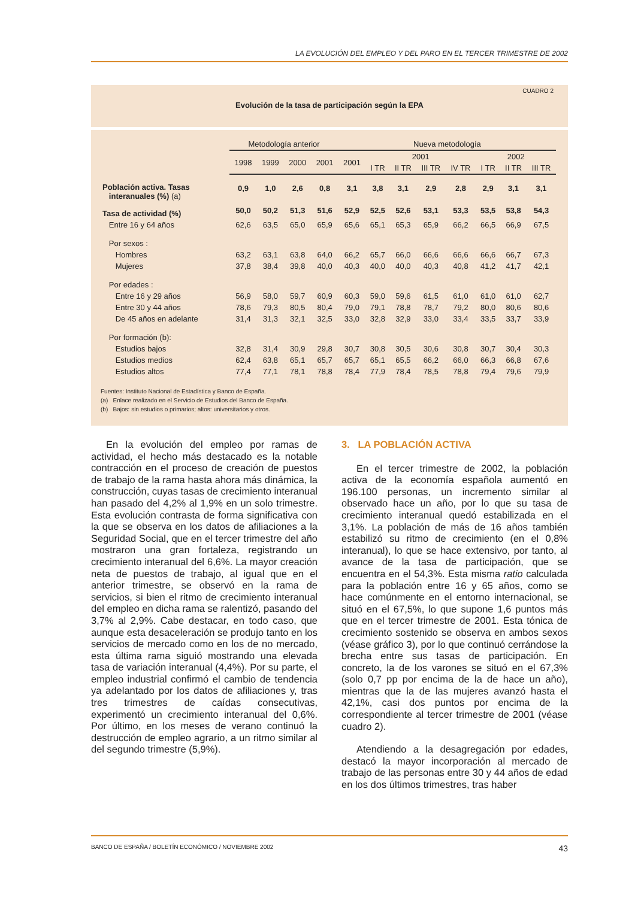LA EVOLUCIÓN DEL EMPLEO Y DEL PARO EN EL TERCER TRIMESTRE DE 2002
CUADRO 2
Evolución de la tasa de participación según la EPA
| | Metodología anterior | | | | Nueva metodología | | | | | | | |
| --- | --- | --- | --- | --- | --- | --- | --- | --- | --- | --- | --- | --- |
| | 1998 | 1999 | 2000 | 2001 | 2001 | 2001 | | | | 2002 | | |
| | | | | | | I TR | II TR | III TR | IV TR | I TR | II TR | III TR |
| Población activa. Tasas interanuales (%) (a) | 0,9 | 1,0 | 2,6 | 0,8 | 3,1 | 3,8 | 3,1 | 2,9 | 2,8 | 2,9 | 3,1 | 3,1 |
| Tasa de actividad (%) | 50,0 | 50,2 | 51,3 | 51,6 | 52,9 | 52,5 | 52,6 | 53,1 | 53,3 | 53,5 | 53,8 | 54,3 |
| Entre 16 y 64 años | 62,6 | 63,5 | 65,0 | 65,9 | 65,6 | 65,1 | 65,3 | 65,9 | 66,2 | 66,5 | 66,9 | 67,5 |
| Por sexos : | | | | | | | | | | | | |
| Hombres | 63,2 | 63,1 | 63,8 | 64,0 | 66,2 | 65,7 | 66,0 | 66,6 | 66,6 | 66,6 | 66,7 | 67,3 |
| Mujeres | 37,8 | 38,4 | 39,8 | 40,0 | 40,3 | 40,0 | 40,0 | 40,3 | 40,8 | 41,2 | 41,7 | 42,1 |
| Por edades : | | | | | | | | | | | | |
| Entre 16 y 29 años | 56,9 | 58,0 | 59,7 | 60,9 | 60,3 | 59,0 | 59,6 | 61,5 | 61,0 | 61,0 | 61,0 | 62,7 |
| Entre 30 y 44 años | 78,6 | 79,3 | 80,5 | 80,4 | 79,0 | 79,1 | 78,8 | 78,7 | 79,2 | 80,0 | 80,6 | 80,6 |
| De 45 años en adelante | 31,4 | 31,3 | 32,1 | 32,5 | 33,0 | 32,8 | 32,9 | 33,0 | 33,4 | 33,5 | 33,7 | 33,9 |
| Por formación (b): | | | | | | | | | | | | |
| Estudios bajos | 32,8 | 31,4 | 30,9 | 29,8 | 30,7 | 30,8 | 30,5 | 30,6 | 30,8 | 30,7 | 30,4 | 30,3 |
| Estudios medios | 62,4 | 63,8 | 65,1 | 65,7 | 65,7 | 65,1 | 65,5 | 66,2 | 66,0 | 66,3 | 66,8 | 67,6 |
| Estudios altos | 77,4 | 77,1 | 78,1 | 78,8 | 78,4 | 77,9 | 78,4 | 78,5 | 78,8 | 79,4 | 79,6 | 79,9 |
Fuentes: Instituto Nacional de Estadística y Banco de España.
(a) Enlace realizado en el Servicio de Estudios del Banco de España.
(b) Bajos: sin estudios o primarios; altos: universitarios y otros.
En la evolución del empleo por ramas de actividad, el hecho más destacado es la notable contracción en el proceso de creación de puestos de trabajo de la rama hasta ahora más dinámica, la construcción, cuyas tasas de crecimiento interanual han pasado del 4,2% al 1,9% en un solo trimestre. Esta evolución contrasta de forma significativa con la que se observa en los datos de afiliaciones a la Seguridad Social, que en el tercer trimestre del año mostraron una gran fortaleza, registrando un crecimiento interanual del 6,6%. La mayor creación neta de puestos de trabajo, al igual que en el anterior trimestre, se observó en la rama de servicios, si bien el ritmo de crecimiento interanual del empleo en dicha rama se ralentizó, pasando del 3,7% al 2,9%. Cabe destacar, en todo caso, que aunque esta desaceleración se produjo tanto en los servicios de mercado como en los de no mercado, esta última rama siguió mostrando una elevada tasa de variación interanual (4,4%). Por su parte, el empleo industrial confirmó el cambio de tendencia ya adelantado por los datos de afiliaciones y, tras tres trimestres de caídas consecutivas, experimentó un crecimiento interanual del 0,6%. Por último, en los meses de verano continuó la destrucción de empleo agrario, a un ritmo similar al del segundo trimestre (5,9%).
3. LA POBLACIÓN ACTIVA
En el tercer trimestre de 2002, la población activa de la economía española aumentó en 196.100 personas, un incremento similar al observado hace un año, por lo que su tasa de crecimiento interanual quedó estabilizada en el 3,1%. La población de más de 16 años también estabilizó su ritmo de crecimiento (en el 0,8% interanual), lo que se hace extensivo, por tanto, al avance de la tasa de participación, que se encuentra en el 54,3%. Esta misma ratio calculada para la población entre 16 y 65 años, como se hace comúnmente en el entorno internacional, se situó en el 67,5%, lo que supone 1,6 puntos más que en el tercer trimestre de 2001. Esta tónica de crecimiento sostenido se observa en ambos sexos (véase gráfico 3), por lo que continuó cerrándose la brecha entre sus tasas de participación. En concreto, la de los varones se situó en el 67,3% (solo 0,7 pp por encima de la de hace un año), mientras que la de las mujeres avanzó hasta el 42,1%, casi dos puntos por encima de la correspondiente al tercer trimestre de 2001 (véase cuadro 2).
Atendiendo a la desagregación por edades, destacó la mayor incorporación al mercado de trabajo de las personas entre 30 y 44 años de edad en los dos últimos trimestres, tras haber
BANCO DE ESPAÑA / BOLETÍN ECONÓMICO / NOVIEMBRE 2002 43